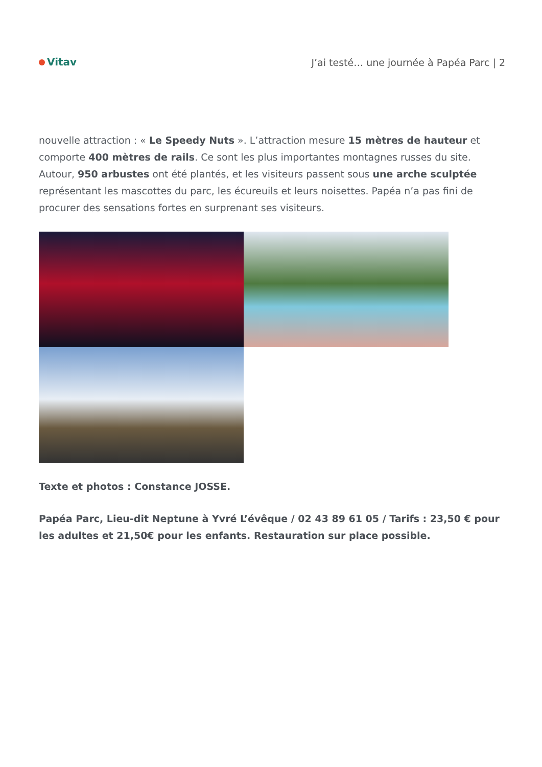Vitav
J’ai testé… une journée à Papéa Parc | 2
nouvelle attraction : « Le Speedy Nuts ». L’attraction mesure 15 mètres de hauteur et comporte 400 mètres de rails. Ce sont les plus importantes montagnes russes du site. Autour, 950 arbustes ont été plantés, et les visiteurs passent sous une arche sculptée représentant les mascottes du parc, les écureuils et leurs noisettes. Papéa n’a pas fini de procurer des sensations fortes en surprenant ses visiteurs.
Texte et photos : Constance JOSSE.
Papéa Parc, Lieu-dit Neptune à Yvré L’évêque / 02 43 89 61 05 / Tarifs : 23,50 € pour les adultes et 21,50€ pour les enfants. Restauration sur place possible.